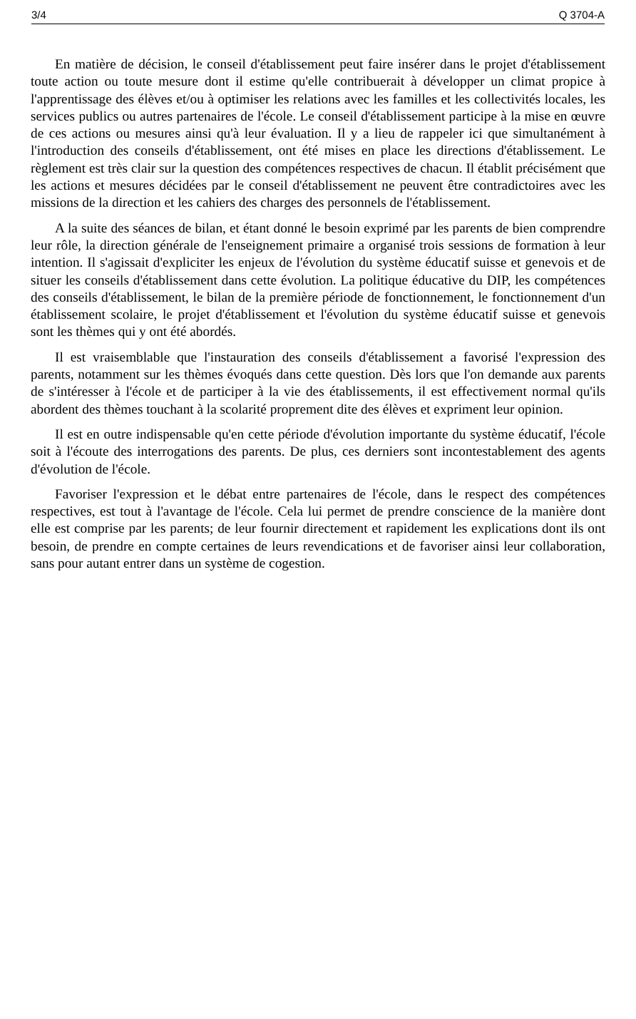3/4 Q 3704-A
En matière de décision, le conseil d'établissement peut faire insérer dans le projet d'établissement toute action ou toute mesure dont il estime qu'elle contribuerait à développer un climat propice à l'apprentissage des élèves et/ou à optimiser les relations avec les familles et les collectivités locales, les services publics ou autres partenaires de l'école. Le conseil d'établissement participe à la mise en œuvre de ces actions ou mesures ainsi qu'à leur évaluation. Il y a lieu de rappeler ici que simultanément à l'introduction des conseils d'établissement, ont été mises en place les directions d'établissement. Le règlement est très clair sur la question des compétences respectives de chacun. Il établit précisément que les actions et mesures décidées par le conseil d'établissement ne peuvent être contradictoires avec les missions de la direction et les cahiers des charges des personnels de l'établissement.
A la suite des séances de bilan, et étant donné le besoin exprimé par les parents de bien comprendre leur rôle, la direction générale de l'enseignement primaire a organisé trois sessions de formation à leur intention. Il s'agissait d'expliciter les enjeux de l'évolution du système éducatif suisse et genevois et de situer les conseils d'établissement dans cette évolution. La politique éducative du DIP, les compétences des conseils d'établissement, le bilan de la première période de fonctionnement, le fonctionnement d'un établissement scolaire, le projet d'établissement et l'évolution du système éducatif suisse et genevois sont les thèmes qui y ont été abordés.
Il est vraisemblable que l'instauration des conseils d'établissement a favorisé l'expression des parents, notamment sur les thèmes évoqués dans cette question. Dès lors que l'on demande aux parents de s'intéresser à l'école et de participer à la vie des établissements, il est effectivement normal qu'ils abordent des thèmes touchant à la scolarité proprement dite des élèves et expriment leur opinion.
Il est en outre indispensable qu'en cette période d'évolution importante du système éducatif, l'école soit à l'écoute des interrogations des parents. De plus, ces derniers sont incontestablement des agents d'évolution de l'école.
Favoriser l'expression et le débat entre partenaires de l'école, dans le respect des compétences respectives, est tout à l'avantage de l'école. Cela lui permet de prendre conscience de la manière dont elle est comprise par les parents; de leur fournir directement et rapidement les explications dont ils ont besoin, de prendre en compte certaines de leurs revendications et de favoriser ainsi leur collaboration, sans pour autant entrer dans un système de cogestion.